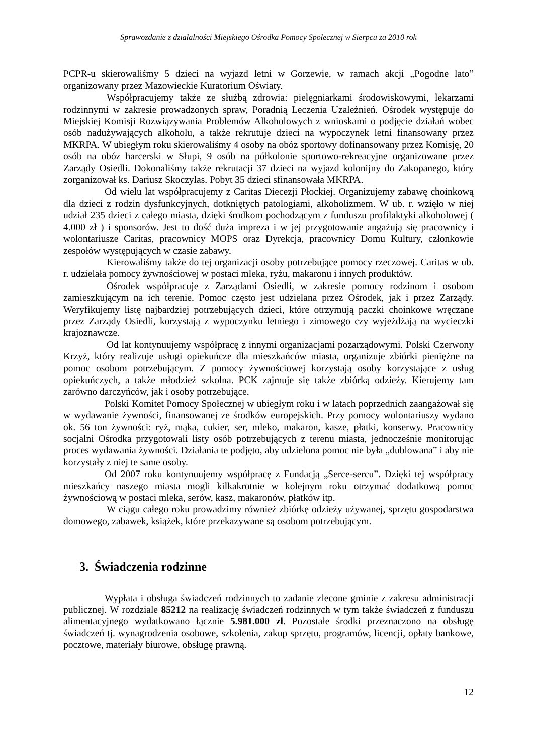Sprawozdanie z działalności Miejskiego Ośrodka Pomocy Społecznej w Sierpcu za 2010 rok
PCPR-u skierowaliśmy 5 dzieci na wyjazd letni w Gorzewie, w ramach akcji „Pogodne lato” organizowany przez Mazowieckie Kuratorium Oświaty.
Współpracujemy także ze służbą zdrowia: pielęgniarkami środowiskowymi, lekarzami rodzinnymi w zakresie prowadzonych spraw, Poradnią Leczenia Uzależnień. Ośrodek występuje do Miejskiej Komisji Rozwiązywania Problemów Alkoholowych z wnioskami o podjęcie działań wobec osób nadużywających alkoholu, a także rekrutuje dzieci na wypoczynek letni finansowany przez MKRPA. W ubiegłym roku skierowaliśmy 4 osoby na obóz sportowy dofinansowany przez Komisję, 20 osób na obóz harcerski w Słupi, 9 osób na półkolonie sportowo-rekreacyjne organizowane przez Zarządy Osiedli. Dokonaliśmy także rekrutacji 37 dzieci na wyjazd kolonijny do Zakopanego, który zorganizował ks. Dariusz Skoczylas. Pobyt 35 dzieci sfinansowała MKRPA.
Od wielu lat współpracujemy z Caritas Diecezji Płockiej. Organizujemy zabawę choinkową dla dzieci z rodzin dysfunkcyjnych, dotkniętych patologiami, alkoholizmem. W ub. r. wzięło w niej udział 235 dzieci z całego miasta, dzięki środkom pochodzącym z funduszu profilaktyki alkoholowej ( 4.000 zł ) i sponsorów. Jest to dość duża impreza i w jej przygotowanie angażują się pracownicy i wolontariusze Caritas, pracownicy MOPS oraz Dyrekcja, pracownicy Domu Kultury, członkowie zespołów występujących w czasie zabawy.
Kierowaliśmy także do tej organizacji osoby potrzebujące pomocy rzeczowej. Caritas w ub. r. udzielała pomocy żywnościowej w postaci mleka, ryżu, makaronu i innych produktów.
Ośrodek współpracuje z Zarządami Osiedli, w zakresie pomocy rodzinom i osobom zamieszkującym na ich terenie. Pomoc często jest udzielana przez Ośrodek, jak i przez Zarządy. Weryfikujemy listę najbardziej potrzebujących dzieci, które otrzymują paczki choinkowe wręczane przez Zarządy Osiedli, korzystają z wypoczynku letniego i zimowego czy wyjeżdżają na wycieczki krajoznawcze.
Od lat kontynuujemy współpracę z innymi organizacjami pozarządowymi. Polski Czerwony Krzyż, który realizuje usługi opiekuńcze dla mieszkańców miasta, organizuje zbiórki pieniężne na pomoc osobom potrzebującym. Z pomocy żywnościowej korzystają osoby korzystające z usług opiekuńczych, a także młodzież szkolna. PCK zajmuje się także zbiórką odzieży. Kierujemy tam zarówno darczyńców, jak i osoby potrzebujące.
Polski Komitet Pomocy Społecznej w ubiegłym roku i w latach poprzednich zaangażował się w wydawanie żywności, finansowanej ze środków europejskich. Przy pomocy wolontariuszy wydano ok. 56 ton żywności: ryż, mąka, cukier, ser, mleko, makaron, kasze, płatki, konserwy. Pracownicy socjalni Ośrodka przygotowali listy osób potrzebujących z terenu miasta, jednocześnie monitorując proces wydawania żywności. Działania te podjęto, aby udzielona pomoc nie była „dublowana” i aby nie korzystały z niej te same osoby.
Od 2007 roku kontynuujemy współpracę z Fundacją „Serce-sercu”. Dzięki tej współpracy mieszkańcy naszego miasta mogli kilkakrotnie w kolejnym roku otrzymać dodatkową pomoc żywnościową w postaci mleka, serów, kasz, makaronów, płatków itp.
W ciągu całego roku prowadzimy również zbiórkę odzieży używanej, sprzętu gospodarstwa domowego, zabawek, książek, które przekazywane są osobom potrzebującym.
3. Świadczenia rodzinne
Wypłata i obsługa świadczeń rodzinnych to zadanie zlecone gminie z zakresu administracji publicznej. W rozdziale 85212 na realizację świadczeń rodzinnych w tym także świadczeń z funduszu alimentacyjnego wydatkowano łącznie 5.981.000 zł. Pozostałe środki przeznaczono na obsługę świadczeń tj. wynagrodzenia osobowe, szkolenia, zakup sprzętu, programów, licencji, opłaty bankowe, pocztowe, materiały biurowe, obsługę prawną.
12